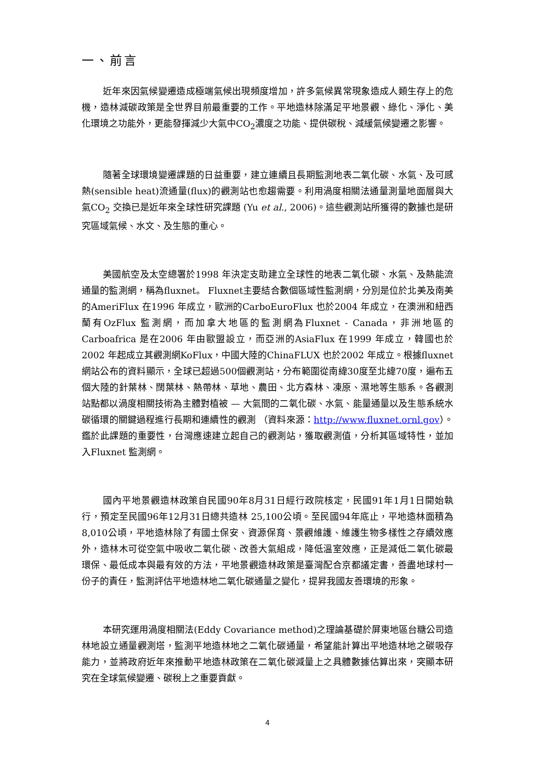一、前言
近年來因氣候變遷造成極端氣候出現頻度增加，許多氣候異常現象造成人類生存上的危機，造林減碳政策是全世界目前最重要的工作。平地造林除滿足平地景觀、綠化、淨化、美化環境之功能外，更能發揮減少大氣中CO<sub>2</sub>濃度之功能、提供碳稅、減緩氣候變遷之影響。
隨著全球環境變遷課題的日益重要，建立連續且長期監測地表二氧化碳、水氣、及可感熱(sensible heat)流通量(flux)的觀測站也愈趨需要。利用渦度相關法通量測量地面層與大氣CO<sub>2</sub> 交換已是近年來全球性研究課題 (Yu et al., 2006)。這些觀測站所獲得的數據也是研究區域氣候、水文、及生態的重心。
美國航空及太空總署於1998 年決定支助建立全球性的地表二氧化碳、水氣、及熱能流通量的監測網，稱為fluxnet。 Fluxnet主要結合數個區域性監測網，分別是位於北美及南美的AmeriFlux 在1996 年成立，歐洲的CarboEuroFlux 也於2004 年成立，在澳洲和紐西蘭有OzFlux 監測網，而加拿大地區的監測網為Fluxnet - Canada，非洲地區的Carboafrica 是在2006 年由歐盟設立，而亞洲的AsiaFlux 在1999 年成立，韓國也於2002 年起成立其觀測網KoFlux，中國大陸的ChinaFLUX 也於2002 年成立。根據fluxnet網站公布的資料顯示，全球已超過500個觀測站，分布範圍從南緯30度至北緯70度，遍布五個大陸的針葉林、闊葉林、熱帶林、草地、農田、北方森林、凍原、濕地等生態系。各觀測站點都以渦度相關技術為主體對植被 — 大氣間的二氧化碳、水氣、能量通量以及生態系統水碳循環的關鍵過程進行長期和連續性的觀測 （資料來源：http://www.fluxnet.ornl.gov）。鑑於此課題的重要性，台灣應速建立起自己的觀測站，獲取觀測值，分析其區域特性，並加入Fluxnet 監測網。
國內平地景觀造林政策自民國90年8月31日經行政院核定，民國91年1月1日開始執行，預定至民國96年12月31日總共造林 25,100公頃。至民國94年底止，平地造林面積為8,010公頃，平地造林除了有國土保安、資源保育、景觀維護、維護生物多樣性之存續效應外，造林木可從空氣中吸收二氧化碳、改善大氣組成，降低溫室效應，正是減低二氧化碳最環保、最低成本與最有效的方法，平地景觀造林政策是臺灣配合京都議定書，善盡地球村一份子的責任，監測評估平地造林地二氧化碳通量之變化，提昇我國友善環境的形象。
本研究運用渦度相關法(Eddy Covariance method)之理論基礎於屏東地區台糖公司造林地設立通量觀測塔，監測平地造林地之二氧化碳通量，希望能計算出平地造林地之碳吸存能力，並將政府近年來推動平地造林政策在二氧化碳減量上之具體數據估算出來，突顯本研究在全球氣候變遷、碳稅上之重要貢獻。
4